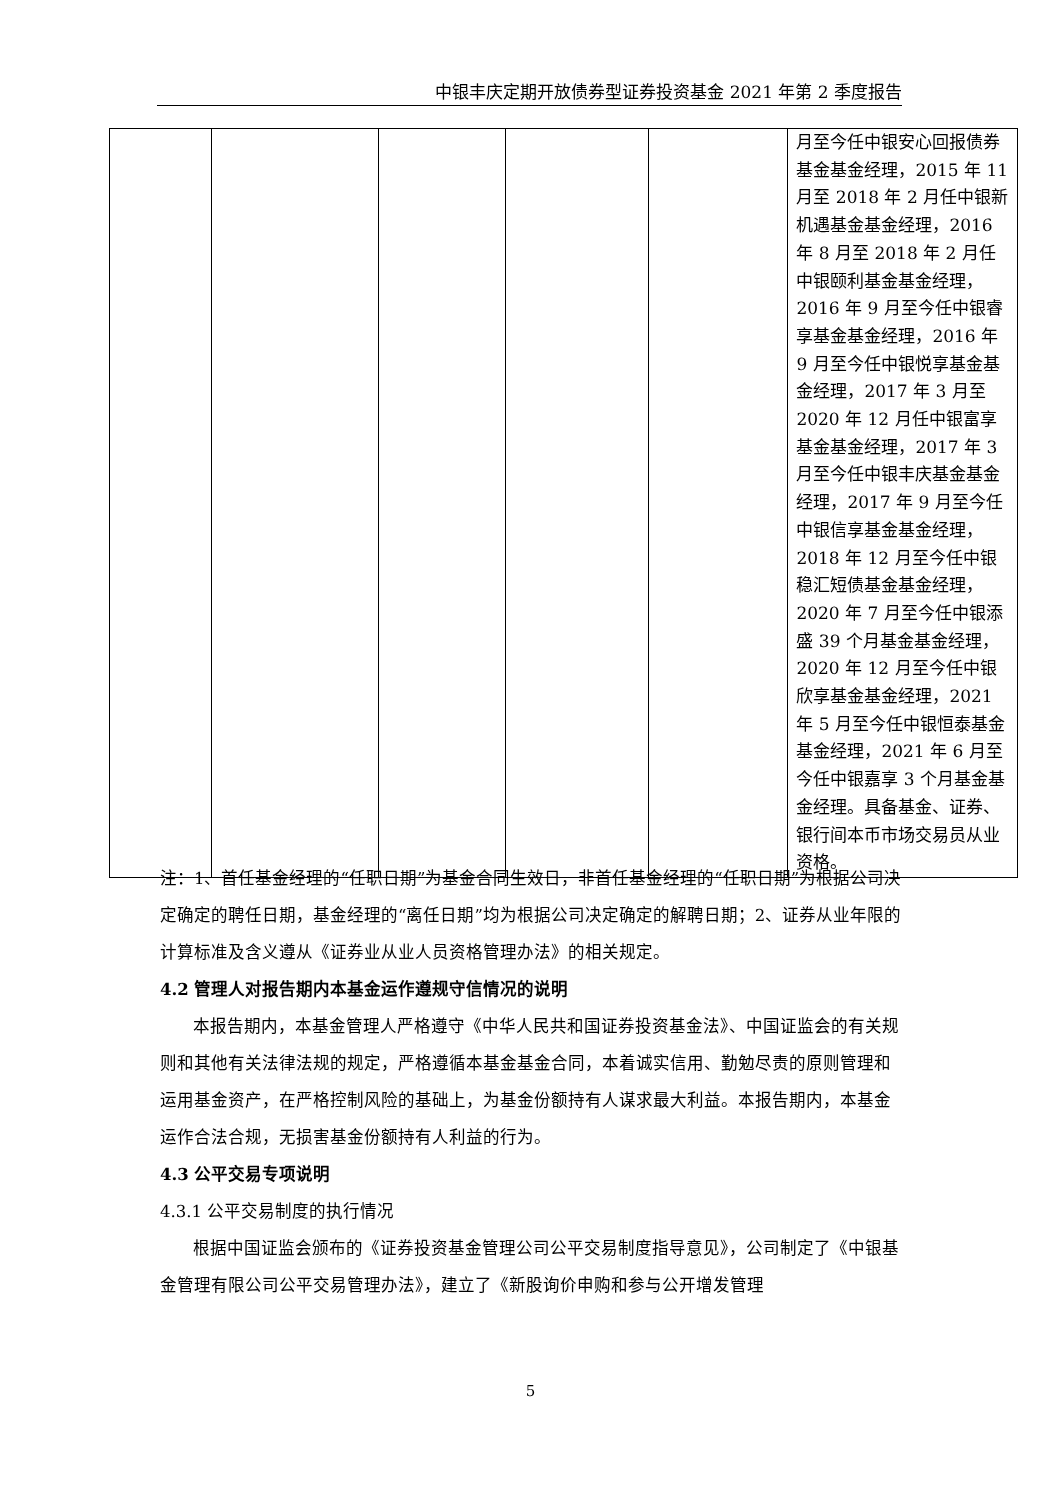中银丰庆定期开放债券型证券投资基金 2021 年第 2 季度报告
| | | | | | 月至今任中银安心回报债券基金基金经理，2015 年 11 月至 2018 年 2 月任中银新机遇基金基金经理，2016 年 8 月至 2018 年 2 月任中银颐利基金基金经理，2016 年 9 月至今任中银睿享基金基金经理，2016 年 9 月至今任中银悦享基金基金经理，2017 年 3 月至 2020 年 12 月任中银富享基金基金经理，2017 年 3 月至今任中银丰庆基金基金经理，2017 年 9 月至今任中银信享基金基金经理，2018 年 12 月至今任中银稳汇短债基金基金经理，2020 年 7 月至今任中银添盛 39 个月基金基金经理，2020 年 12 月至今任中银欣享基金基金经理，2021 年 5 月至今任中银恒泰基金基金经理，2021 年 6 月至今任中银嘉享 3 个月基金基金经理。具备基金、证券、银行间本币市场交易员从业资格。 |
注：1、首任基金经理的“任职日期”为基金合同生效日，非首任基金经理的“任职日期”为根据公司决定确定的聘任日期，基金经理的“离任日期”均为根据公司决定确定的解聘日期；2、证券从业年限的计算标准及含义遵从《证券业从业人员资格管理办法》的相关规定。
4.2 管理人对报告期内本基金运作遵规守信情况的说明
本报告期内，本基金管理人严格遵守《中华人民共和国证券投资基金法》、中国证监会的有关规则和其他有关法律法规的规定，严格遵循本基金基金合同，本着诚实信用、勤勉尽责的原则管理和运用基金资产，在严格控制风险的基础上，为基金份额持有人谋求最大利益。本报告期内，本基金运作合法合规，无损害基金份额持有人利益的行为。
4.3 公平交易专项说明
4.3.1 公平交易制度的执行情况
根据中国证监会颁布的《证券投资基金管理公司公平交易制度指导意见》，公司制定了《中银基金管理有限公司公平交易管理办法》，建立了《新股询价申购和参与公开增发管理
5